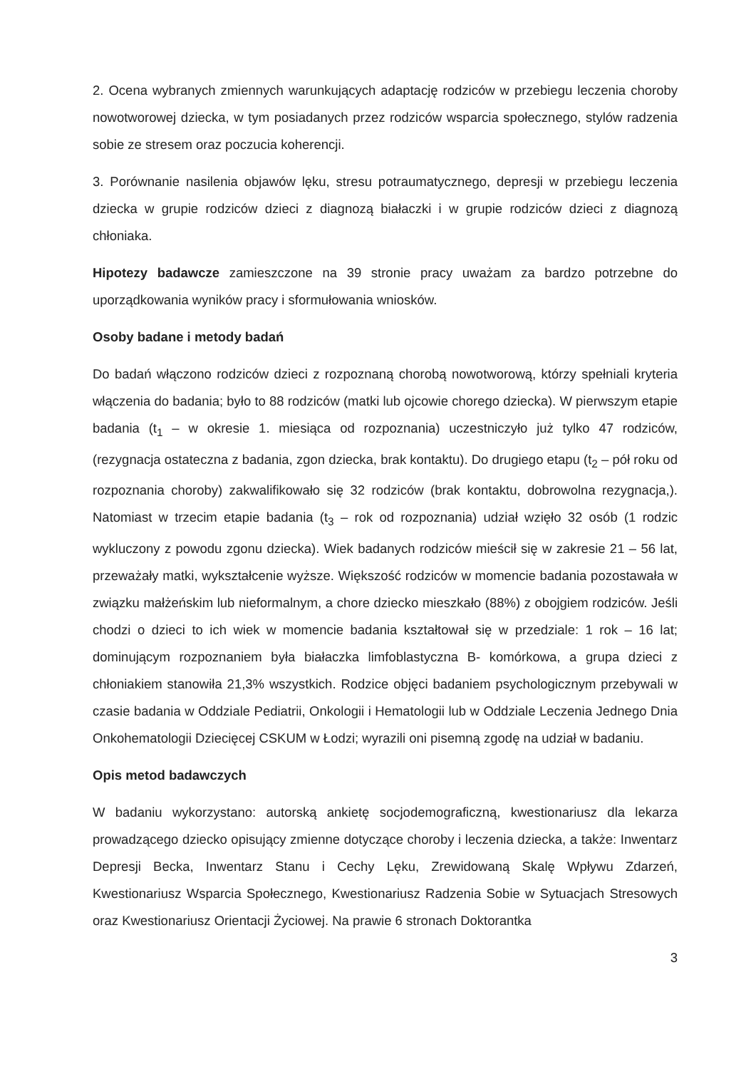2. Ocena wybranych zmiennych warunkujących adaptację rodziców w przebiegu leczenia choroby nowotworowej dziecka, w tym posiadanych przez rodziców wsparcia społecznego, stylów radzenia sobie ze stresem oraz poczucia koherencji.
3. Porównanie nasilenia objawów lęku, stresu potraumatycznego, depresji w przebiegu leczenia dziecka w grupie rodziców dzieci z diagnozą białaczki i w grupie rodziców dzieci z diagnozą chłoniaka.
Hipotezy badawcze zamieszczone na 39 stronie pracy uważam za bardzo potrzebne do uporządkowania wyników pracy i sformułowania wniosków.
Osoby badane i metody badań
Do badań włączono rodziców dzieci z rozpoznaną chorobą nowotworową, którzy spełniali kryteria włączenia do badania; było to 88 rodziców (matki lub ojcowie chorego dziecka). W pierwszym etapie badania (t<sub>1</sub> – w okresie 1. miesiąca od rozpoznania) uczestniczyło już tylko 47 rodziców, (rezygnacja ostateczna z badania, zgon dziecka, brak kontaktu). Do drugiego etapu (t<sub>2</sub> – pół roku od rozpoznania choroby) zakwalifikowało się 32 rodziców (brak kontaktu, dobrowolna rezygnacja,). Natomiast w trzecim etapie badania (t<sub>3</sub> – rok od rozpoznania) udział wzięło 32 osób (1 rodzic wykluczony z powodu zgonu dziecka). Wiek badanych rodziców mieścił się w zakresie 21 – 56 lat, przeważały matki, wykształcenie wyższe. Większość rodziców w momencie badania pozostawała w związku małżeńskim lub nieformalnym, a chore dziecko mieszkało (88%) z obojgiem rodziców. Jeśli chodzi o dzieci to ich wiek w momencie badania kształtował się w przedziale: 1 rok – 16 lat; dominującym rozpoznaniem była białaczka limfoblastyczna B- komórkowa, a grupa dzieci z chłoniakiem stanowiła 21,3% wszystkich. Rodzice objęci badaniem psychologicznym przebywali w czasie badania w Oddziale Pediatrii, Onkologii i Hematologii lub w Oddziale Leczenia Jednego Dnia Onkohematologii Dziecięcej CSKUM w Łodzi; wyrazili oni pisemną zgodę na udział w badaniu.
Opis metod badawczych
W badaniu wykorzystano: autorską ankietę socjodemograficzną, kwestionariusz dla lekarza prowadzącego dziecko opisujący zmienne dotyczące choroby i leczenia dziecka, a także: Inwentarz Depresji Becka, Inwentarz Stanu i Cechy Lęku, Zrewidowaną Skalę Wpływu Zdarzeń, Kwestionariusz Wsparcia Społecznego, Kwestionariusz Radzenia Sobie w Sytuacjach Stresowych oraz Kwestionariusz Orientacji Życiowej. Na prawie 6 stronach Doktorantka
3